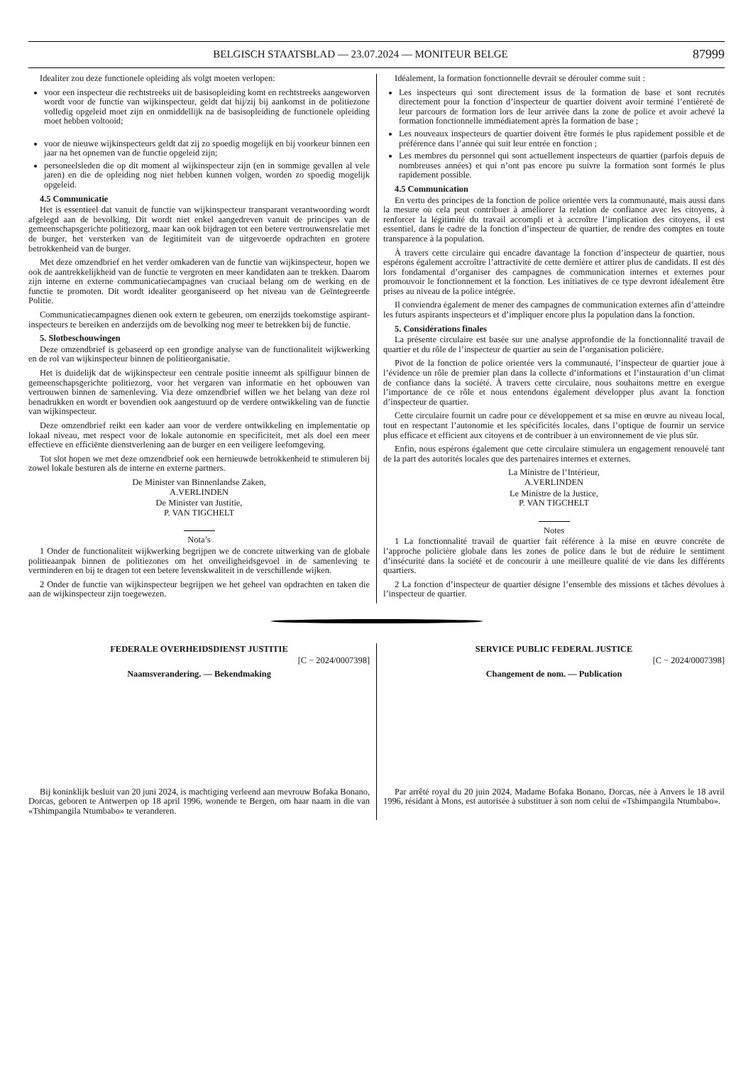BELGISCH STAATSBLAD — 23.07.2024 — MONITEUR BELGE 87999
Idealiter zou deze functionele opleiding als volgt moeten verlopen:
voor een inspecteur die rechtstreeks uit de basisopleiding komt en rechtstreeks aangeworven wordt voor de functie van wijkinspecteur, geldt dat hij/zij bij aankomst in de politiezone volledig opgeleid moet zijn en onmiddellijk na de basisopleiding de functionele opleiding moet hebben voltooid;
voor de nieuwe wijkinspecteurs geldt dat zij zo spoedig mogelijk en bij voorkeur binnen een jaar na het opnemen van de functie opgeleid zijn;
personeelsleden die op dit moment al wijkinspecteur zijn (en in sommige gevallen al vele jaren) en die de opleiding nog niet hebben kunnen volgen, worden zo spoedig mogelijk opgeleid.
4.5 Communicatie
Het is essentieel dat vanuit de functie van wijkinspecteur transparant verantwoording wordt afgelegd aan de bevolking. Dit wordt niet enkel aangedreven vanuit de principes van de gemeenschapsgerichte politiezorg, maar kan ook bijdragen tot een betere vertrouwensrelatie met de burger, het versterken van de legitimiteit van de uitgevoerde opdrachten en grotere betrokkenheid van de burger.
Met deze omzendbrief en het verder omkaderen van de functie van wijkinspecteur, hopen we ook de aantrekkelijkheid van de functie te vergroten en meer kandidaten aan te trekken. Daarom zijn interne en externe communicatiecampagnes van cruciaal belang om de werking en de functie te promoten. Dit wordt idealiter georganiseerd op het niveau van de Geïntegreerde Politie.
Communicatiecampagnes dienen ook extern te gebeuren, om enerzijds toekomstige aspirant-inspecteurs te bereiken en anderzijds om de bevolking nog meer te betrekken bij de functie.
5. Slotbeschouwingen
Deze omzendbrief is gebaseerd op een grondige analyse van de functionaliteit wijkwerking en de rol van wijkinspecteur binnen de politieorganisatie.
Het is duidelijk dat de wijkinspecteur een centrale positie inneemt als spilfiguur binnen de gemeenschapsgerichte politiezorg, voor het vergaren van informatie en het opbouwen van vertrouwen binnen de samenleving. Via deze omzendbrief willen we het belang van deze rol benadrukken en wordt er bovendien ook aangestuurd op de verdere ontwikkeling van de functie van wijkinspecteur.
Deze omzendbrief reikt een kader aan voor de verdere ontwikkeling en implementatie op lokaal niveau, met respect voor de lokale autonomie en specificiteit, met als doel een meer effectieve en efficiënte dienstverlening aan de burger en een veiligere leefomgeving.
Tot slot hopen we met deze omzendbrief ook een hernieuwde betrokkenheid te stimuleren bij zowel lokale besturen als de interne en externe partners.
De Minister van Binnenlandse Zaken,
A.VERLINDEN
De Minister van Justitie,
P. VAN TIGCHELT
Nota’s
1 Onder de functionaliteit wijkwerking begrijpen we de concrete uitwerking van de globale politieaanpak binnen de politiezones om het onveiligheidsgevoel in de samenleving te verminderen en bij te dragen tot een betere levenskwaliteit in de verschillende wijken.
2 Onder de functie van wijkinspecteur begrijpen we het geheel van opdrachten en taken die aan de wijkinspecteur zijn toegewezen.
Idéalement, la formation fonctionnelle devrait se dérouler comme suit :
Les inspecteurs qui sont directement issus de la formation de base et sont recrutés directement pour la fonction d’inspecteur de quartier doivent avoir terminé l’entièreté de leur parcours de formation lors de leur arrivée dans la zone de police et avoir achevé la formation fonctionnelle immédiatement après la formation de base ;
Les nouveaux inspecteurs de quartier doivent être formés le plus rapidement possible et de préférence dans l’année qui suit leur entrée en fonction ;
Les membres du personnel qui sont actuellement inspecteurs de quartier (parfois depuis de nombreuses années) et qui n’ont pas encore pu suivre la formation sont formés le plus rapidement possible.
4.5 Communication
En vertu des principes de la fonction de police orientée vers la communauté, mais aussi dans la mesure où cela peut contribuer à améliorer la relation de confiance avec les citoyens, à renforcer la légitimité du travail accompli et à accroître l’implication des citoyens, il est essentiel, dans le cadre de la fonction d’inspecteur de quartier, de rendre des comptes en toute transparence à la population.
À travers cette circulaire qui encadre davantage la fonction d’inspecteur de quartier, nous espérons également accroître l’attractivité de cette dernière et attirer plus de candidats. Il est dès lors fondamental d’organiser des campagnes de communication internes et externes pour promouvoir le fonctionnement et la fonction. Les initiatives de ce type devront idéalement être prises au niveau de la police intégrée.
Il conviendra également de mener des campagnes de communication externes afin d’atteindre les futurs aspirants inspecteurs et d’impliquer encore plus la population dans la fonction.
5. Considérations finales
La présente circulaire est basée sur une analyse approfondie de la fonctionnalité travail de quartier et du rôle de l’inspecteur de quartier au sein de l’organisation policière.
Pivot de la fonction de police orientée vers la communauté, l’inspecteur de quartier joue à l’évidence un rôle de premier plan dans la collecte d’informations et l’instauration d’un climat de confiance dans la société. À travers cette circulaire, nous souhaitons mettre en exergue l’importance de ce rôle et nous entendons également développer plus avant la fonction d’inspecteur de quartier.
Cette circulaire fournit un cadre pour ce développement et sa mise en œuvre au niveau local, tout en respectant l’autonomie et les spécificités locales, dans l’optique de fournir un service plus efficace et efficient aux citoyens et de contribuer à un environnement de vie plus sûr.
Enfin, nous espérons également que cette circulaire stimulera un engagement renouvelé tant de la part des autorités locales que des partenaires internes et externes.
La Ministre de l’Intérieur,
A.VERLINDEN
Le Ministre de la Justice,
P. VAN TIGCHELT
Notes
1 La fonctionnalité travail de quartier fait référence à la mise en œuvre concrète de l’approche policière globale dans les zones de police dans le but de réduire le sentiment d’insécurité dans la société et de concourir à une meilleure qualité de vie dans les différents quartiers.
2 La fonction d’inspecteur de quartier désigne l’ensemble des missions et tâches dévolues à l’inspecteur de quartier.
FEDERALE OVERHEIDSDIENST JUSTITIE
[C − 2024/0007398]
Naamsverandering. — Bekendmaking
Bij koninklijk besluit van 20 juni 2024, is machtiging verleend aan mevrouw Bofaka Bonano, Dorcas, geboren te Antwerpen op 18 april 1996, wonende te Bergen, om haar naam in die van «Tshimpangila Ntumbabo» te veranderen.
SERVICE PUBLIC FEDERAL JUSTICE
[C − 2024/0007398]
Changement de nom. — Publication
Par arrêté royal du 20 juin 2024, Madame Bofaka Bonano, Dorcas, née à Anvers le 18 avril 1996, résidant à Mons, est autorisée à substituer à son nom celui de «Tshimpangila Ntumbabo».